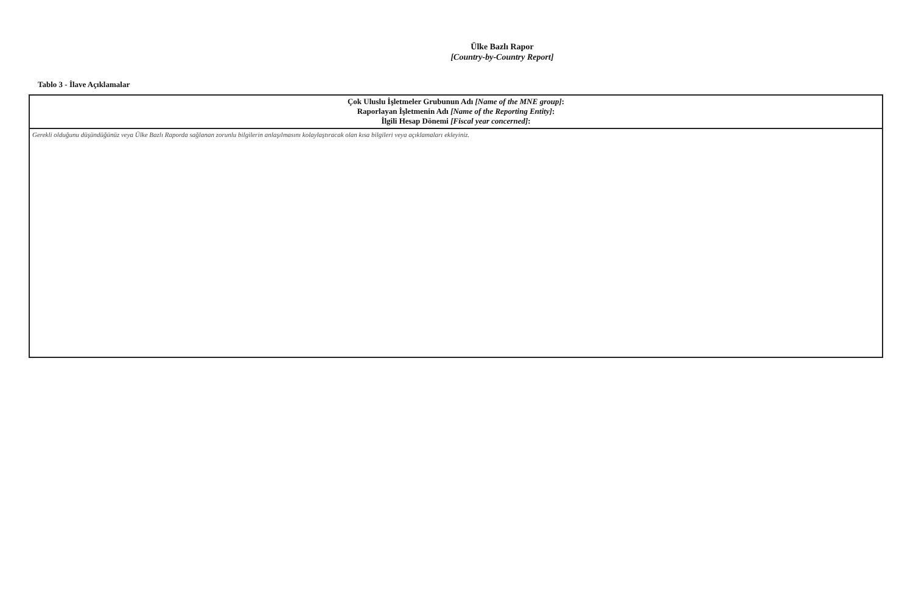Ülke Bazlı Rapor
[Country-by-Country Report]
Tablo 3 - İlave Açıklamalar
| Çok Uluslu İşletmeler Grubunun Adı [Name of the MNE group] : Raporlayan İşletmenin Adı [Name of the Reporting Entity] : İlgili Hesap Dönemi [Fiscal year concerned] : |
| --- |
| Gerekli olduğunu düşündüğünüz veya Ülke Bazlı Raporda sağlanan zorunlu bilgilerin anlaşılmasını kolaylaştıracak olan kısa bilgileri veya açıklamaları ekleyiniz. |